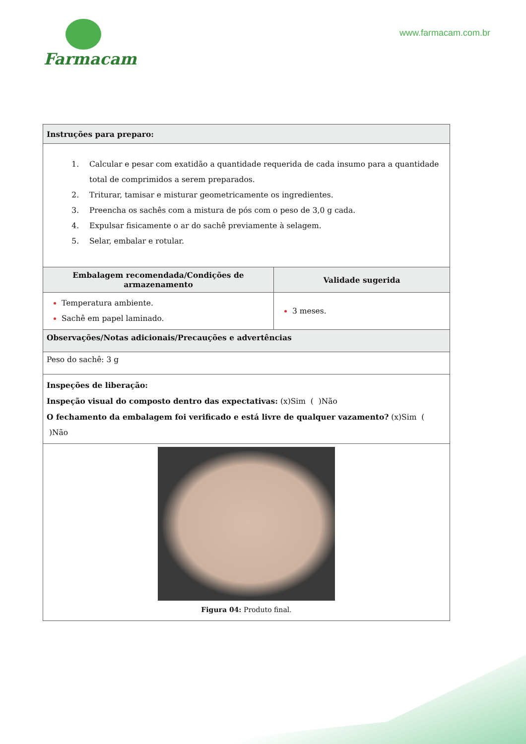Farmacam
www.farmacam.com.br
| Instruções para preparo: | |
| --- | --- |
| Calcular e pesar com exatidão a quantidade requerida de cada insumo para a quantidade total de comprimidos a serem preparados. Triturar, tamisar e misturar geometricamente os ingredientes. Preencha os sachês com a mistura de pós com o peso de 3,0 g cada. Expulsar fisicamente o ar do sachê previamente à selagem. Selar, embalar e rotular. | |
| Embalagem recomendada/Condições de armazenamento | Validade sugerida |
| Temperatura ambiente. Sachê em papel laminado. | 3 meses. |
| Observações/Notas adicionais/Precauções e advertências | |
| Peso do sachê: 3 g | |
| Inspeções de liberação: Inspeção visual do composto dentro das expectativas: (x)Sim ( )Não O fechamento da embalagem foi verificado e está livre de qualquer vazamento? (x)Sim ( )Não | |
| Figura 04: Produto final. | |